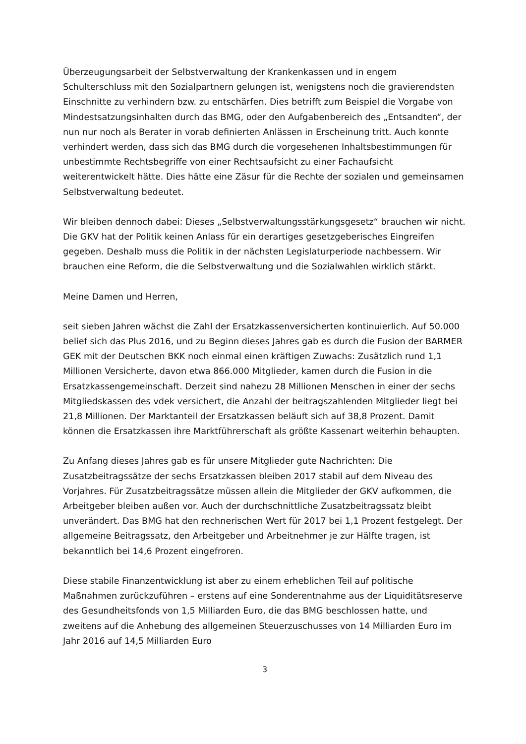Überzeugungsarbeit der Selbstverwaltung der Krankenkassen und in engem Schulterschluss mit den Sozialpartnern gelungen ist, wenigstens noch die gravierendsten Einschnitte zu verhindern bzw. zu entschärfen. Dies betrifft zum Beispiel die Vorgabe von Mindestsatzungsinhalten durch das BMG, oder den Aufgabenbereich des „Entsandten“, der nun nur noch als Berater in vorab definierten Anlässen in Erscheinung tritt. Auch konnte verhindert werden, dass sich das BMG durch die vorgesehenen Inhaltsbestimmungen für unbestimmte Rechtsbegriffe von einer Rechtsaufsicht zu einer Fachaufsicht weiterentwickelt hätte. Dies hätte eine Zäsur für die Rechte der sozialen und gemeinsamen Selbstverwaltung bedeutet.
Wir bleiben dennoch dabei: Dieses „Selbstverwaltungsstärkungsgesetz“ brauchen wir nicht. Die GKV hat der Politik keinen Anlass für ein derartiges gesetzgeberisches Eingreifen gegeben. Deshalb muss die Politik in der nächsten Legislaturperiode nachbessern. Wir brauchen eine Reform, die die Selbstverwaltung und die Sozialwahlen wirklich stärkt.
Meine Damen und Herren,
seit sieben Jahren wächst die Zahl der Ersatzkassenversicherten kontinuierlich. Auf 50.000 belief sich das Plus 2016, und zu Beginn dieses Jahres gab es durch die Fusion der BARMER GEK mit der Deutschen BKK noch einmal einen kräftigen Zuwachs: Zusätzlich rund 1,1 Millionen Versicherte, davon etwa 866.000 Mitglieder, kamen durch die Fusion in die Ersatzkassengemeinschaft. Derzeit sind nahezu 28 Millionen Menschen in einer der sechs Mitgliedskassen des vdek versichert, die Anzahl der beitragszahlenden Mitglieder liegt bei 21,8 Millionen. Der Marktanteil der Ersatzkassen beläuft sich auf 38,8 Prozent. Damit können die Ersatzkassen ihre Marktführerschaft als größte Kassenart weiterhin behaupten.
Zu Anfang dieses Jahres gab es für unsere Mitglieder gute Nachrichten: Die Zusatzbeitragssätze der sechs Ersatzkassen bleiben 2017 stabil auf dem Niveau des Vorjahres. Für Zusatzbeitragssätze müssen allein die Mitglieder der GKV aufkommen, die Arbeitgeber bleiben außen vor. Auch der durchschnittliche Zusatzbeitragssatz bleibt unverändert. Das BMG hat den rechnerischen Wert für 2017 bei 1,1 Prozent festgelegt. Der allgemeine Beitragssatz, den Arbeitgeber und Arbeitnehmer je zur Hälfte tragen, ist bekanntlich bei 14,6 Prozent eingefroren.
Diese stabile Finanzentwicklung ist aber zu einem erheblichen Teil auf politische Maßnahmen zurückzuführen – erstens auf eine Sonderentnahme aus der Liquiditätsreserve des Gesundheitsfonds von 1,5 Milliarden Euro, die das BMG beschlossen hatte, und zweitens auf die Anhebung des allgemeinen Steuerzuschusses von 14 Milliarden Euro im Jahr 2016 auf 14,5 Milliarden Euro
3